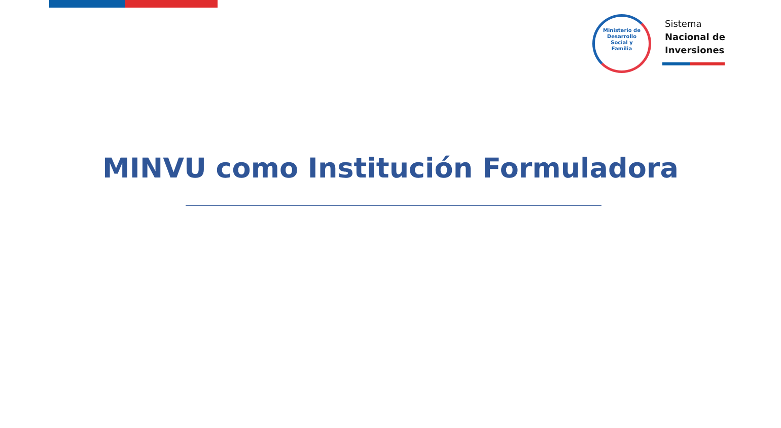Ministerio de
Desarrollo
Social y
Familia
Sistema
Nacional de
Inversiones
MINVU como Institución Formuladora